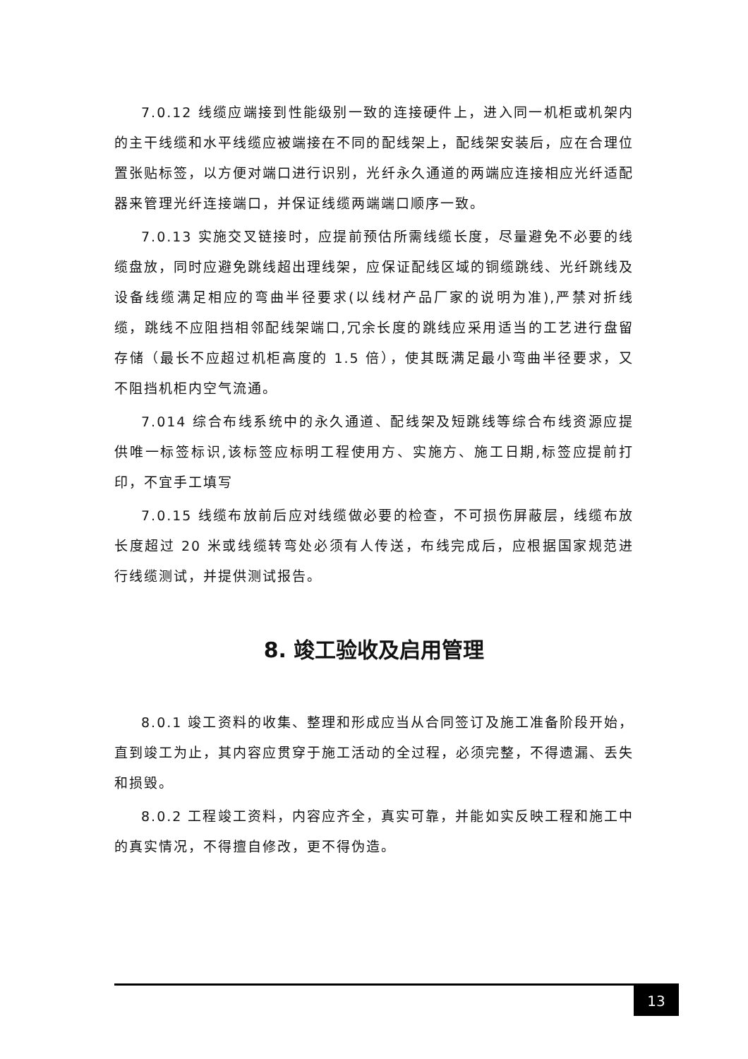7.0.12 线缆应端接到性能级别一致的连接硬件上，进入同一机柜或机架内的主干线缆和水平线缆应被端接在不同的配线架上，配线架安装后，应在合理位置张贴标签，以方便对端口进行识别，光纤永久通道的两端应连接相应光纤适配器来管理光纤连接端口，并保证线缆两端端口顺序一致。
7.0.13 实施交叉链接时，应提前预估所需线缆长度，尽量避免不必要的线缆盘放，同时应避免跳线超出理线架，应保证配线区域的铜缆跳线、光纤跳线及设备线缆满足相应的弯曲半径要求(以线材产品厂家的说明为准),严禁对折线缆，跳线不应阻挡相邻配线架端口,冗余长度的跳线应采用适当的工艺进行盘留存储（最长不应超过机柜高度的 1.5 倍），使其既满足最小弯曲半径要求，又不阻挡机柜内空气流通。
7.014 综合布线系统中的永久通道、配线架及短跳线等综合布线资源应提供唯一标签标识,该标签应标明工程使用方、实施方、施工日期,标签应提前打印，不宜手工填写
7.0.15 线缆布放前后应对线缆做必要的检查，不可损伤屏蔽层，线缆布放长度超过 20 米或线缆转弯处必须有人传送，布线完成后，应根据国家规范进行线缆测试，并提供测试报告。
8. 竣工验收及启用管理
8.0.1 竣工资料的收集、整理和形成应当从合同签订及施工准备阶段开始，直到竣工为止，其内容应贯穿于施工活动的全过程，必须完整，不得遗漏、丢失和损毁。
8.0.2 工程竣工资料，内容应齐全，真实可靠，并能如实反映工程和施工中的真实情况，不得擅自修改，更不得伪造。
13